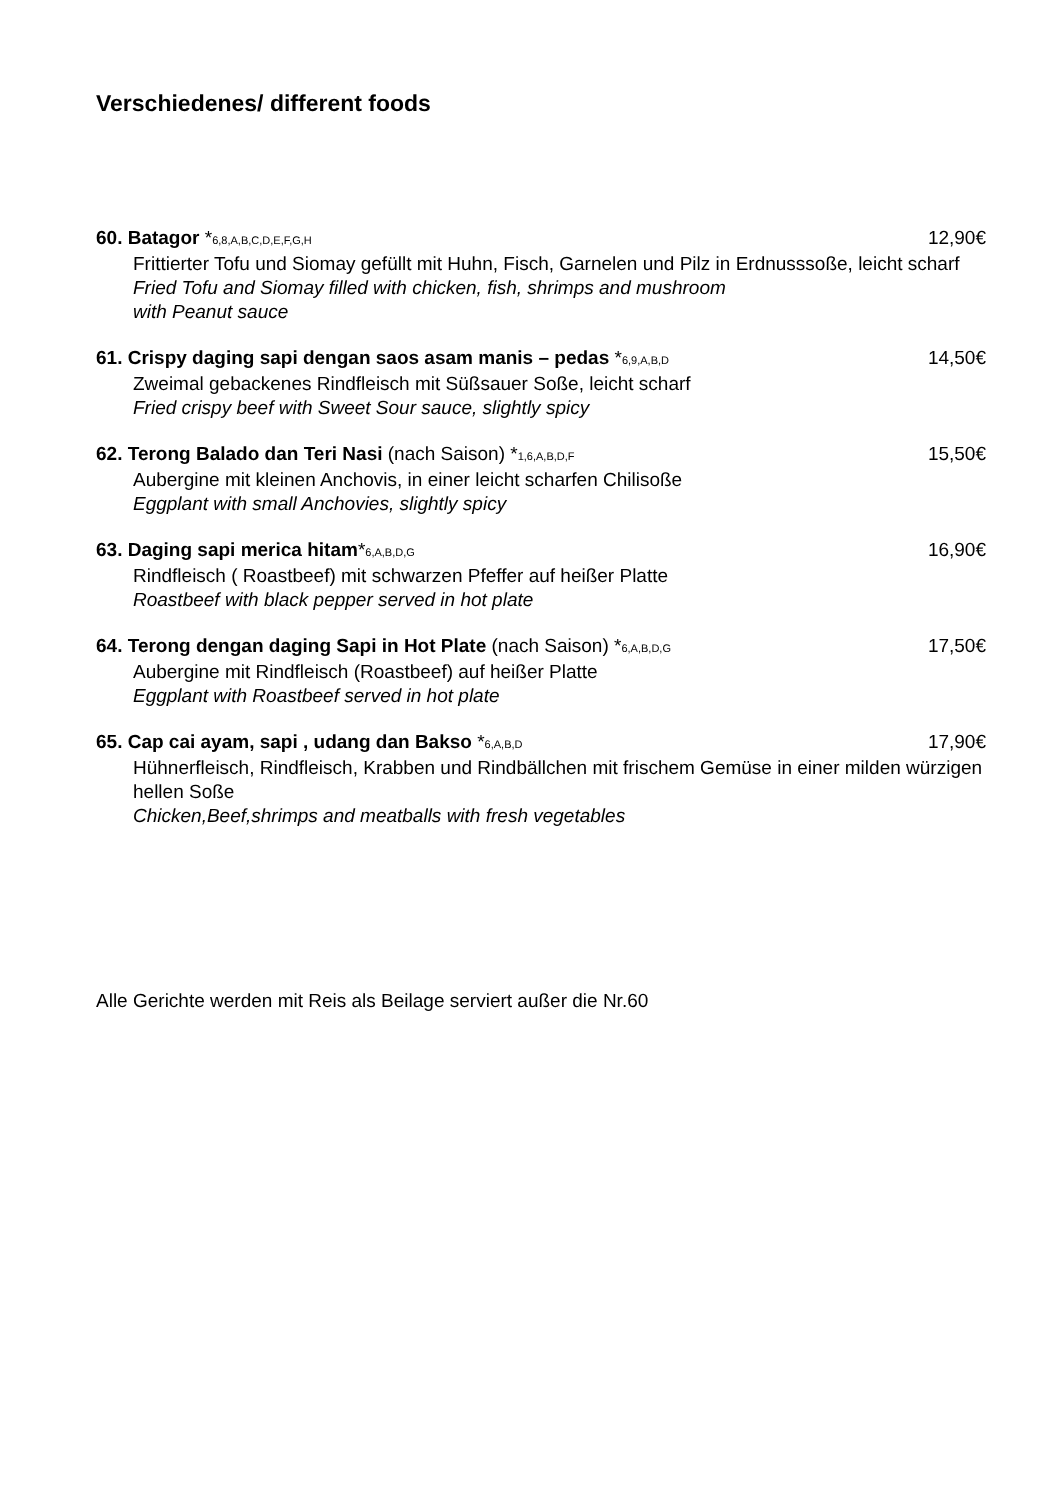Verschiedenes/ different foods
60. Batagor *6,8,A,B,C,D,E,F,G,H 12,90€
Frittierter Tofu und Siomay gefüllt mit Huhn, Fisch, Garnelen und Pilz in Erdnusssoße, leicht scharf
Fried Tofu and Siomay filled with chicken, fish, shrimps and mushroom
with Peanut sauce
61. Crispy daging sapi dengan saos asam manis – pedas *6,9,A,B,D 14,50€
Zweimal gebackenes Rindfleisch mit Süßsauer Soße, leicht scharf
Fried crispy beef with Sweet Sour sauce, slightly spicy
62. Terong Balado dan Teri Nasi (nach Saison) *1,6,A,B,D,F 15,50€
Aubergine mit kleinen Anchovis, in einer leicht scharfen Chilisoße
Eggplant with small Anchovies, slightly spicy
63. Daging sapi merica hitam*6,A,B,D,G 16,90€
Rindfleisch ( Roastbeef) mit schwarzen Pfeffer auf heißer Platte
Roastbeef with black pepper served in hot plate
64. Terong dengan daging Sapi in Hot Plate (nach Saison) *6,A,B,D,G 17,50€
Aubergine mit Rindfleisch (Roastbeef) auf heißer Platte
Eggplant with Roastbeef served in hot plate
65. Cap cai ayam, sapi , udang dan Bakso *6,A,B,D 17,90€
Hühnerfleisch, Rindfleisch, Krabben und Rindbällchen mit frischem Gemüse in einer milden würzigen hellen Soße
Chicken,Beef,shrimps and meatballs with fresh vegetables
Alle Gerichte werden mit Reis als Beilage serviert außer die Nr.60